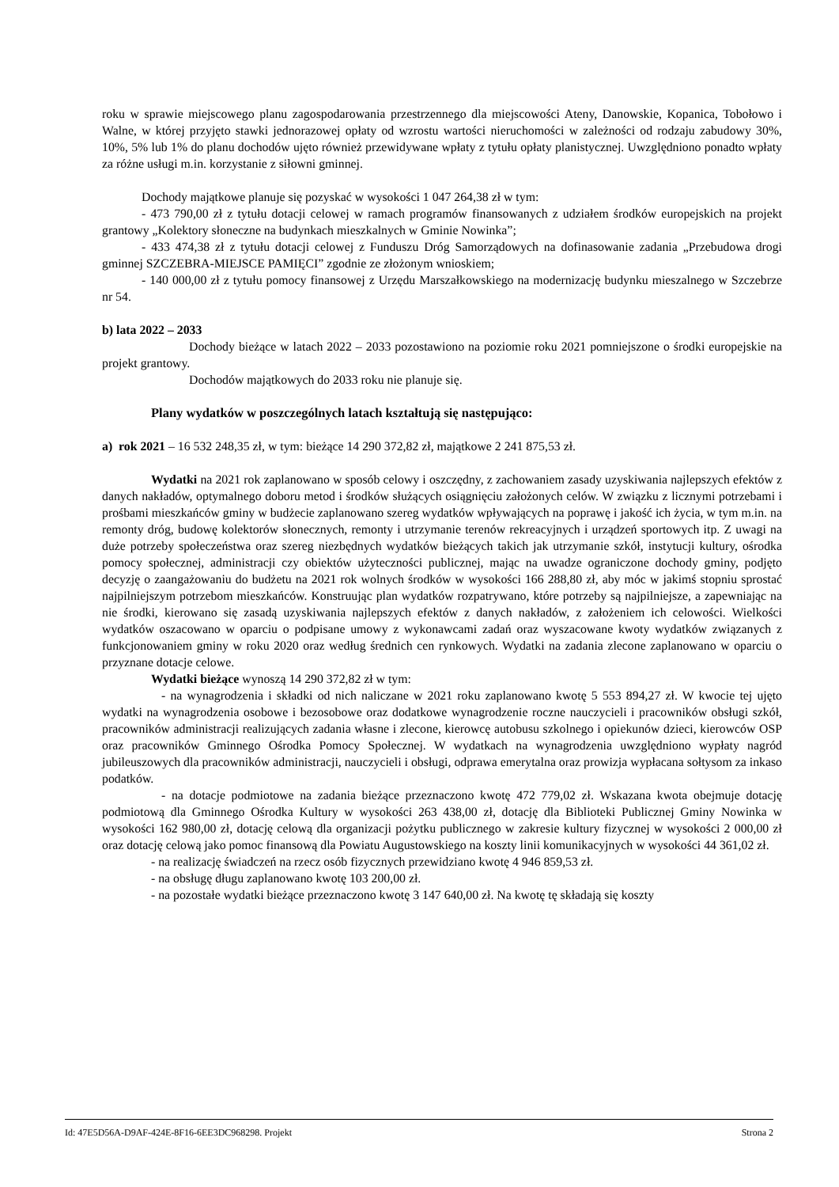roku w sprawie miejscowego planu zagospodarowania przestrzennego dla miejscowości Ateny, Danowskie, Kopanica, Tobołowo i Walne, w której przyjęto stawki jednorazowej opłaty od wzrostu wartości nieruchomości w zależności od rodzaju zabudowy 30%, 10%, 5% lub 1% do planu dochodów ujęto również przewidywane wpłaty z tytułu opłaty planistycznej. Uwzględniono ponadto wpłaty za różne usługi m.in. korzystanie z siłowni gminnej.
Dochody majątkowe planuje się pozyskać w wysokości 1 047 264,38 zł w tym:
- 473 790,00 zł z tytułu dotacji celowej w ramach programów finansowanych z udziałem środków europejskich na projekt grantowy „Kolektory słoneczne na budynkach mieszkalnych w Gminie Nowinka”;
- 433 474,38 zł z tytułu dotacji celowej z Funduszu Dróg Samorządowych na dofinasowanie zadania „Przebudowa drogi gminnej SZCZEBRA-MIEJSCE PAMIĘCI” zgodnie ze złożonym wnioskiem;
- 140 000,00 zł z tytułu pomocy finansowej z Urzędu Marszałkowskiego na modernizację budynku mieszalnego w Szczebrze nr 54.
b) lata 2022 – 2033
Dochody bieżące w latach 2022 – 2033 pozostawiono na poziomie roku 2021 pomniejszone o środki europejskie na projekt grantowy.
Dochodów majątkowych do 2033 roku nie planuje się.
Plany wydatków w poszczególnych latach kształtują się następująco:
a) rok 2021 – 16 532 248,35 zł, w tym: bieżące 14 290 372,82 zł, majątkowe 2 241 875,53 zł.
Wydatki na 2021 rok zaplanowano w sposób celowy i oszczędny, z zachowaniem zasady uzyskiwania najlepszych efektów z danych nakładów, optymalnego doboru metod i środków służących osiągnięciu założonych celów. W związku z licznymi potrzebami i prośbami mieszkańców gminy w budżecie zaplanowano szereg wydatków wpływających na poprawę i jakość ich życia, w tym m.in. na remonty dróg, budowę kolektorów słonecznych, remonty i utrzymanie terenów rekreacyjnych i urządzeń sportowych itp. Z uwagi na duże potrzeby społeczeństwa oraz szereg niezbędnych wydatków bieżących takich jak utrzymanie szkół, instytucji kultury, ośrodka pomocy społecznej, administracji czy obiektów użyteczności publicznej, mając na uwadze ograniczone dochody gminy, podjęto decyzję o zaangażowaniu do budżetu na 2021 rok wolnych środków w wysokości 166 288,80 zł, aby móc w jakimś stopniu sprostać najpilniejszym potrzebom mieszkańców. Konstruując plan wydatków rozpatrywano, które potrzeby są najpilniejsze, a zapewniając na nie środki, kierowano się zasadą uzyskiwania najlepszych efektów z danych nakładów, z założeniem ich celowości. Wielkości wydatków oszacowano w oparciu o podpisane umowy z wykonawcami zadań oraz wyszacowane kwoty wydatków związanych z funkcjonowaniem gminy w roku 2020 oraz według średnich cen rynkowych. Wydatki na zadania zlecone zaplanowano w oparciu o przyznane dotacje celowe.
Wydatki bieżące wynoszą 14 290 372,82 zł w tym:
- na wynagrodzenia i składki od nich naliczane w 2021 roku zaplanowano kwotę 5 553 894,27 zł. W kwocie tej ujęto wydatki na wynagrodzenia osobowe i bezosobowe oraz dodatkowe wynagrodzenie roczne nauczycieli i pracowników obsługi szkół, pracowników administracji realizujących zadania własne i zlecone, kierowcę autobusu szkolnego i opiekunów dzieci, kierowców OSP oraz pracowników Gminnego Ośrodka Pomocy Społecznej. W wydatkach na wynagrodzenia uwzględniono wypłaty nagród jubileuszowych dla pracowników administracji, nauczycieli i obsługi, odprawa emerytalna oraz prowizja wypłacana sołtysom za inkaso podatków.
- na dotacje podmiotowe na zadania bieżące przeznaczono kwotę 472 779,02 zł. Wskazana kwota obejmuje dotację podmiotową dla Gminnego Ośrodka Kultury w wysokości 263 438,00 zł, dotację dla Biblioteki Publicznej Gminy Nowinka w wysokości 162 980,00 zł, dotację celową dla organizacji pożytku publicznego w zakresie kultury fizycznej w wysokości 2 000,00 zł oraz dotację celową jako pomoc finansową dla Powiatu Augustowskiego na koszty linii komunikacyjnych w wysokości 44 361,02 zł.
- na realizację świadczeń na rzecz osób fizycznych przewidziano kwotę 4 946 859,53 zł.
- na obsługę długu zaplanowano kwotę 103 200,00 zł.
- na pozostałe wydatki bieżące przeznaczono kwotę 3 147 640,00 zł. Na kwotę tę składają się koszty
Id: 47E5D56A-D9AF-424E-8F16-6EE3DC968298. Projekt Strona 2